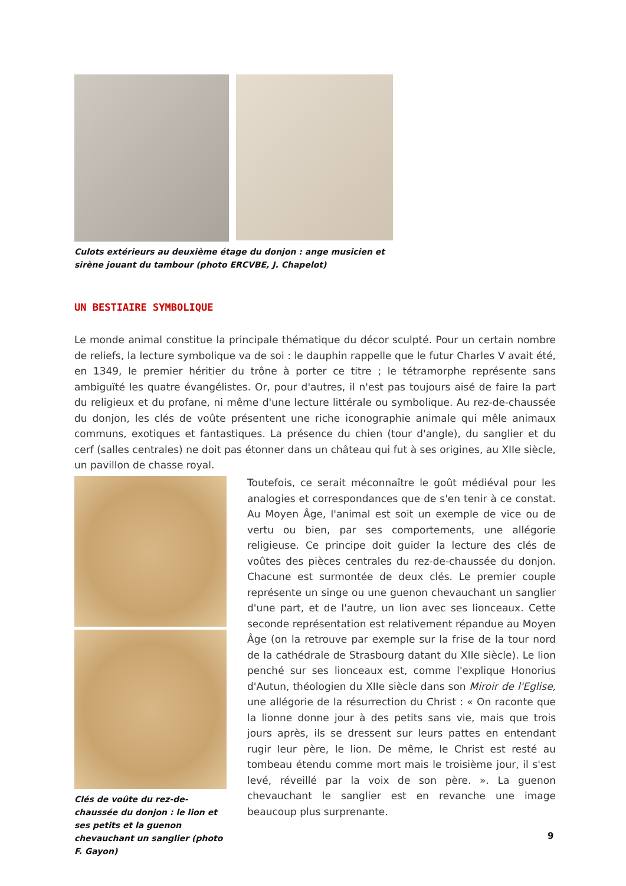Culots extérieurs au deuxième étage du donjon : ange musicien et sirène jouant du tambour (photo ERCVBE, J. Chapelot)
UN BESTIAIRE SYMBOLIQUE
Le monde animal constitue la principale thématique du décor sculpté. Pour un certain nombre de reliefs, la lecture symbolique va de soi : le dauphin rappelle que le futur Charles V avait été, en 1349, le premier héritier du trône à porter ce titre ; le tétramorphe représente sans ambiguïté les quatre évangélistes. Or, pour d'autres, il n'est pas toujours aisé de faire la part du religieux et du profane, ni même d'une lecture littérale ou symbolique. Au rez-de-chaussée du donjon, les clés de voûte présentent une riche iconographie animale qui mêle animaux communs, exotiques et fantastiques. La présence du chien (tour d'angle), du sanglier et du cerf (salles centrales) ne doit pas étonner dans un château qui fut à ses origines, au XIIe siècle, un pavillon de chasse royal.
Clés de voûte du rez-de-chaussée du donjon : le lion et ses petits et la guenon chevauchant un sanglier (photo F. Gayon)
Toutefois, ce serait méconnaître le goût médiéval pour les analogies et correspondances que de s'en tenir à ce constat. Au Moyen Âge, l'animal est soit un exemple de vice ou de vertu ou bien, par ses comportements, une allégorie religieuse. Ce principe doit guider la lecture des clés de voûtes des pièces centrales du rez-de-chaussée du donjon. Chacune est surmontée de deux clés. Le premier couple représente un singe ou une guenon chevauchant un sanglier d'une part, et de l'autre, un lion avec ses lionceaux. Cette seconde représentation est relativement répandue au Moyen Âge (on la retrouve par exemple sur la frise de la tour nord de la cathédrale de Strasbourg datant du XIIe siècle). Le lion penché sur ses lionceaux est, comme l'explique Honorius d'Autun, théologien du XIIe siècle dans son Miroir de l'Eglise, une allégorie de la résurrection du Christ : « On raconte que la lionne donne jour à des petits sans vie, mais que trois jours après, ils se dressent sur leurs pattes en entendant rugir leur père, le lion. De même, le Christ est resté au tombeau étendu comme mort mais le troisième jour, il s'est levé, réveillé par la voix de son père. ». La guenon chevauchant le sanglier est en revanche une image beaucoup plus surprenante.
9